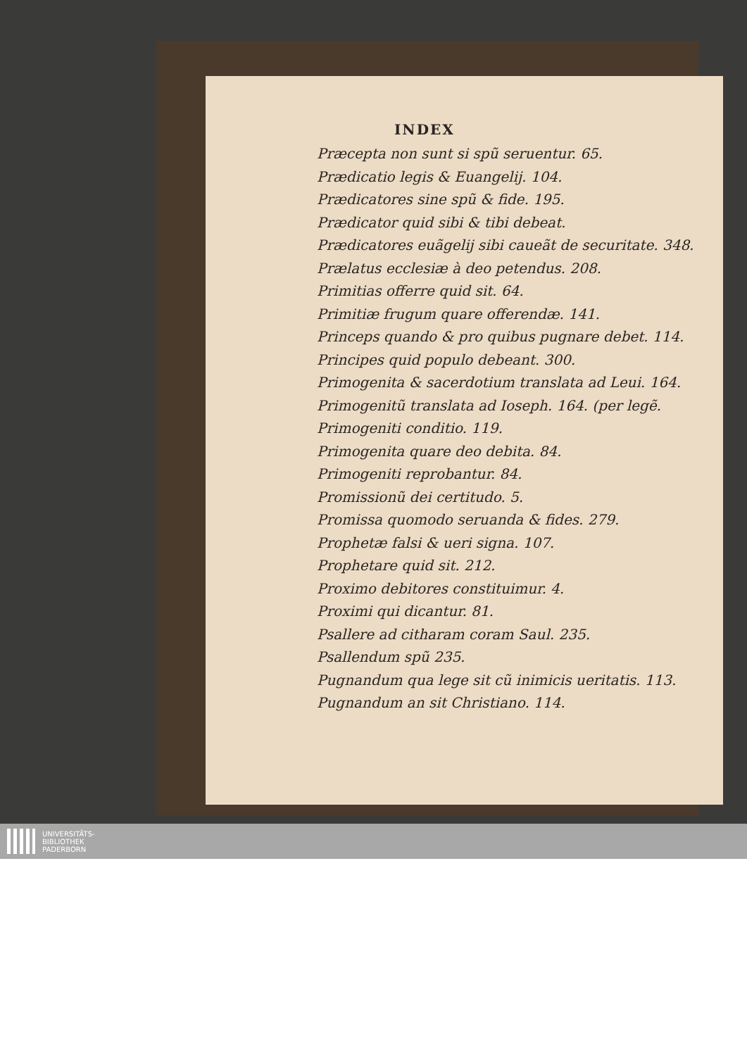INDEX
Præcepta non sunt si spũ seruentur. 65.
Prædicatio legis & Euangelij. 104.
Prædicatores sine spũ & fide. 195.
Prædicator quid sibi & tibi debeat.
Prædicatores euãgelij sibi caueãt de securitate. 348.
Prælatus ecclesiæ à deo petendus. 208.
Primitias offerre quid sit. 64.
Primitiæ frugum quare offerendæ. 141.
Princeps quando & pro quibus pugnare debet. 114.
Principes quid populo debeant. 300.
Primogenita & sacerdotium translata ad Leui. 164.
Primogenitũ translata ad Ioseph. 164. (per legẽ.
Primogeniti conditio. 119.
Primogenita quare deo debita. 84.
Primogeniti reprobantur. 84.
Promissionũ dei certitudo. 5.
Promissa quomodo seruanda & fides. 279.
Prophetæ falsi & ueri signa. 107.
Prophetare quid sit. 212.
Proximo debitores constituimur. 4.
Proximi qui dicantur. 81.
Psallere ad citharam coram Saul. 235.
Psallendum spũ 235.
Pugnandum qua lege sit cũ inimicis ueritatis. 113.
Pugnandum an sit Christiano. 114.
UNIVERSITÄTS-
BIBLIOTHEK
PADERBORN